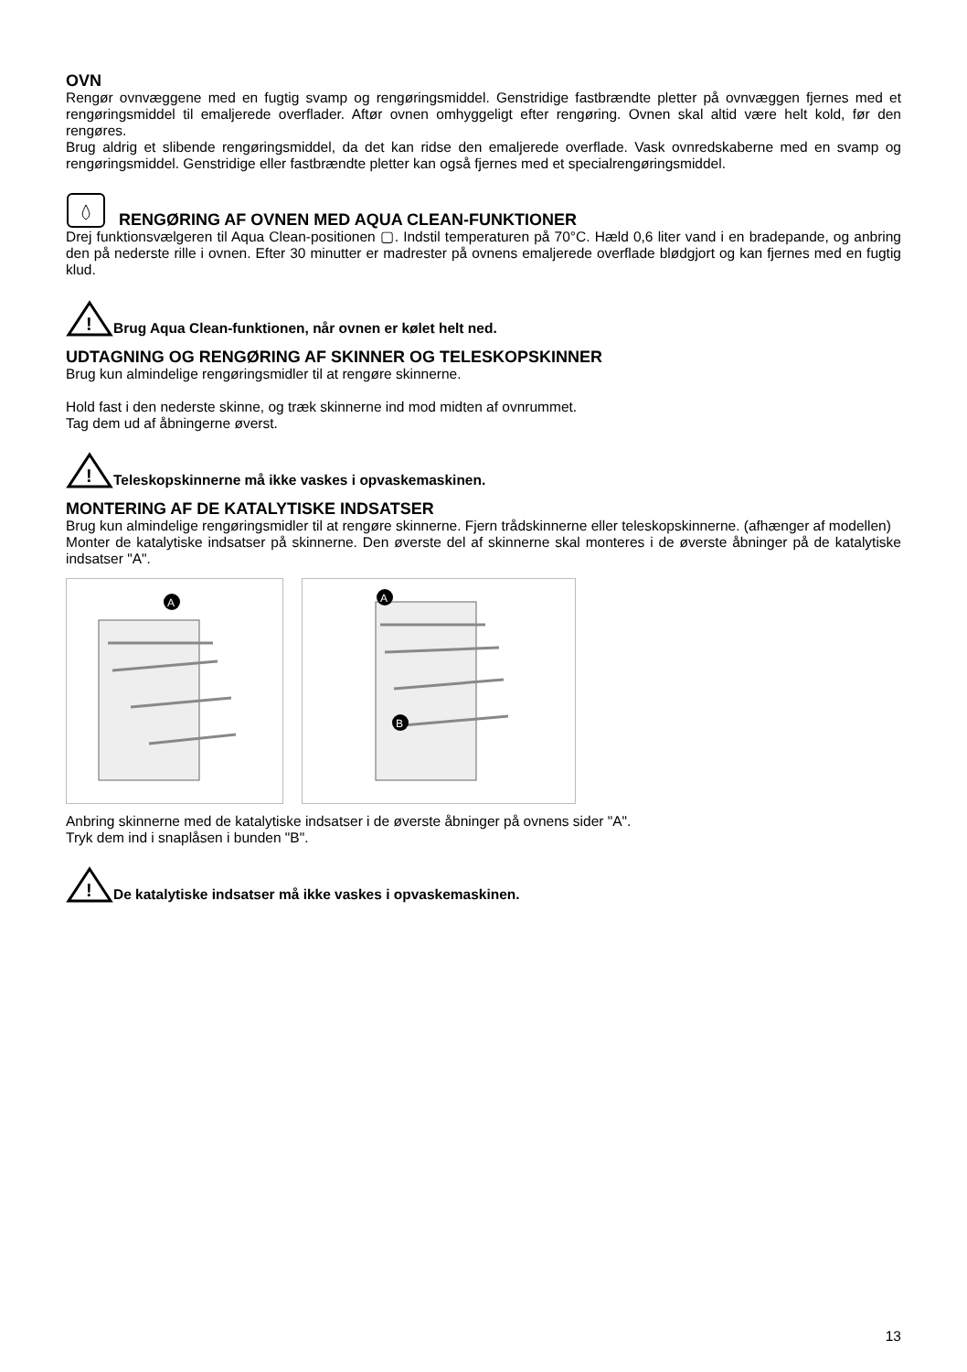OVN
Rengør ovnvæggene med en fugtig svamp og rengøringsmiddel. Genstridige fastbrændte pletter på ovnvæggen fjernes med et rengøringsmiddel til emaljerede overflader. Aftør ovnen omhyggeligt efter rengøring. Ovnen skal altid være helt kold, før den rengøres.
Brug aldrig et slibende rengøringsmiddel, da det kan ridse den emaljerede overflade. Vask ovnredskaberne med en svamp og rengøringsmiddel. Genstridige eller fastbrændte pletter kan også fjernes med et specialrengøringsmiddel.
RENGØRING AF OVNEN MED AQUA CLEAN-FUNKTIONER
Drej funktionsvælgeren til Aqua Clean-positionen ▢. Indstil temperaturen på 70°C. Hæld 0,6 liter vand i en bradepande, og anbring den på nederste rille i ovnen. Efter 30 minutter er madrester på ovnens emaljerede overflade blødgjort og kan fjernes med en fugtig klud.
!
Brug Aqua Clean-funktionen, når ovnen er kølet helt ned.
UDTAGNING OG RENGØRING AF SKINNER OG TELESKOPSKINNER
Brug kun almindelige rengøringsmidler til at rengøre skinnerne.
Hold fast i den nederste skinne, og træk skinnerne ind mod midten af ovnrummet.
Tag dem ud af åbningerne øverst.
!
Teleskopskinnerne må ikke vaskes i opvaskemaskinen.
MONTERING AF DE KATALYTISKE INDSATSER
Brug kun almindelige rengøringsmidler til at rengøre skinnerne. Fjern trådskinnerne eller teleskopskinnerne. (afhænger af modellen)
Monter de katalytiske indsatser på skinnerne. Den øverste del af skinnerne skal monteres i de øverste åbninger på de katalytiske indsatser "A".
A
A
B
Anbring skinnerne med de katalytiske indsatser i de øverste åbninger på ovnens sider "A".
Tryk dem ind i snaplåsen i bunden "B".
!
De katalytiske indsatser må ikke vaskes i opvaskemaskinen.
13